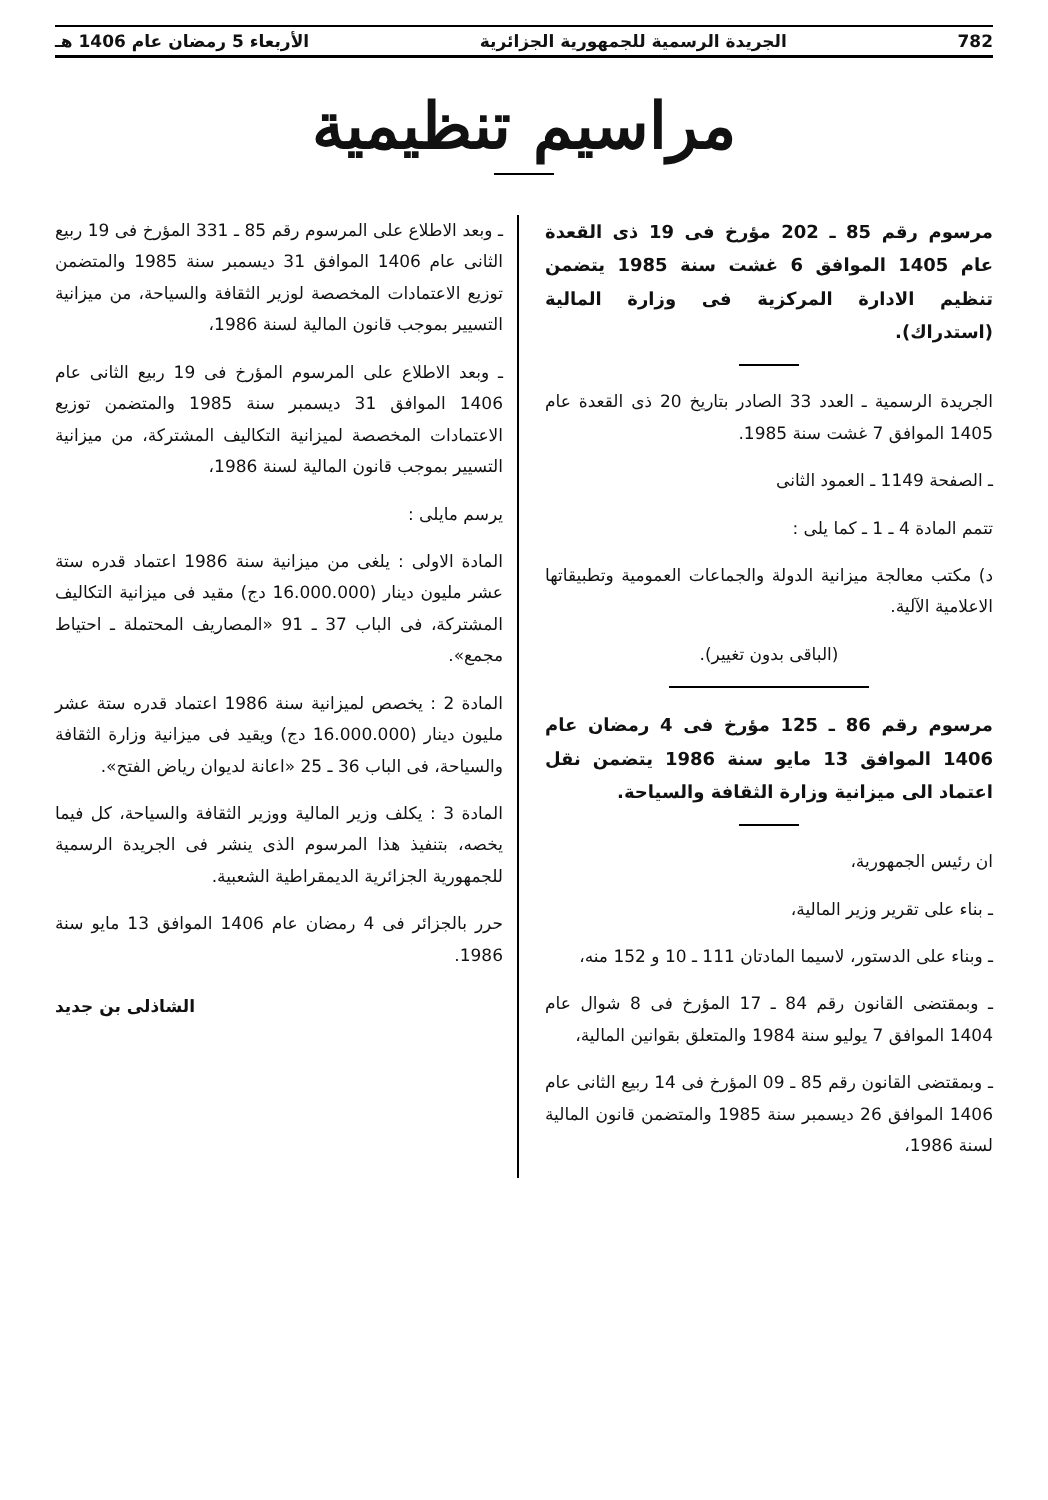782 الجريدة الرسمية للجمهورية الجزائرية الأربعاء 5 رمضان عام 1406 هـ
مراسيم تنظيمية
مرسوم رقم 85 ـ 202 مؤرخ فى 19 ذى القعدة عام 1405 الموافق 6 غشت سنة 1985 يتضمن تنظيم الادارة المركزية فى وزارة المالية (استدراك).
الجريدة الرسمية ـ العدد 33 الصادر بتاريخ 20 ذى القعدة عام 1405 الموافق 7 غشت سنة 1985.
ـ الصفحة 1149 ـ العمود الثانى
تتمم المادة 4 ـ 1 ـ كما يلى :
د) مكتب معالجة ميزانية الدولة والجماعات العمومية وتطبيقاتها الاعلامية الآلية.
(الباقى بدون تغيير).
مرسوم رقم 86 ـ 125 مؤرخ فى 4 رمضان عام 1406 الموافق 13 مايو سنة 1986 يتضمن نقل اعتماد الى ميزانية وزارة الثقافة والسياحة.
ان رئيس الجمهورية،
ـ بناء على تقرير وزير المالية،
ـ وبناء على الدستور، لاسيما المادتان 111 ـ 10 و 152 منه،
ـ وبمقتضى القانون رقم 84 ـ 17 المؤرخ فى 8 شوال عام 1404 الموافق 7 يوليو سنة 1984 والمتعلق بقوانين المالية،
ـ وبمقتضى القانون رقم 85 ـ 09 المؤرخ فى 14 ربيع الثانى عام 1406 الموافق 26 ديسمبر سنة 1985 والمتضمن قانون المالية لسنة 1986،
ـ وبعد الاطلاع على المرسوم رقم 85 ـ 331 المؤرخ فى 19 ربيع الثانى عام 1406 الموافق 31 ديسمبر سنة 1985 والمتضمن توزيع الاعتمادات المخصصة لوزير الثقافة والسياحة، من ميزانية التسيير بموجب قانون المالية لسنة 1986،
ـ وبعد الاطلاع على المرسوم المؤرخ فى 19 ربيع الثانى عام 1406 الموافق 31 ديسمبر سنة 1985 والمتضمن توزيع الاعتمادات المخصصة لميزانية التكاليف المشتركة، من ميزانية التسيير بموجب قانون المالية لسنة 1986،
يرسم مايلى :
المادة الاولى : يلغى من ميزانية سنة 1986 اعتماد قدره ستة عشر مليون دينار (16.000.000 دج) مقيد فى ميزانية التكاليف المشتركة، فى الباب 37 ـ 91 «المصاريف المحتملة ـ احتياط مجمع».
المادة 2 : يخصص لميزانية سنة 1986 اعتماد قدره ستة عشر مليون دينار (16.000.000 دج) ويقيد فى ميزانية وزارة الثقافة والسياحة، فى الباب 36 ـ 25 «اعانة لديوان رياض الفتح».
المادة 3 : يكلف وزير المالية ووزير الثقافة والسياحة، كل فيما يخصه، بتنفيذ هذا المرسوم الذى ينشر فى الجريدة الرسمية للجمهورية الجزائرية الديمقراطية الشعبية.
حرر بالجزائر فى 4 رمضان عام 1406 الموافق 13 مايو سنة 1986.
الشاذلى بن جديد